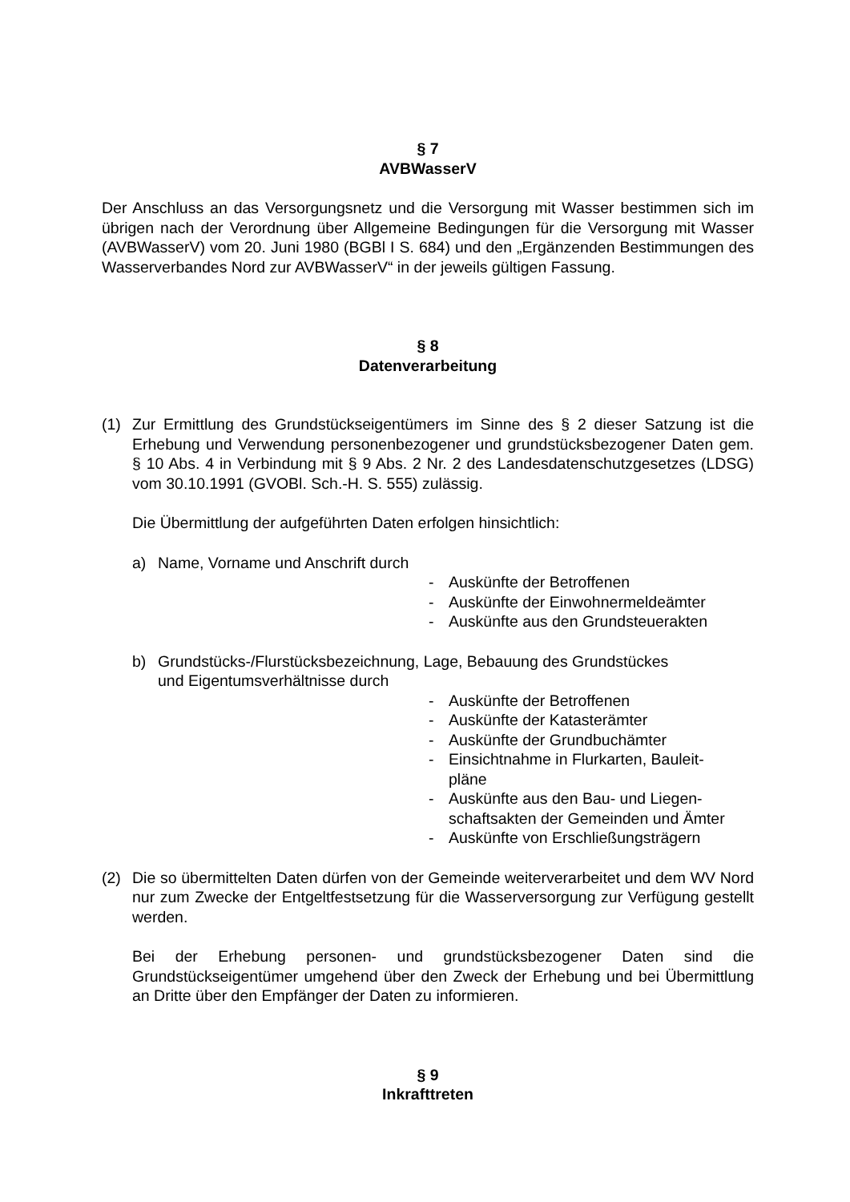§ 7
AVBWasserV
Der Anschluss an das Versorgungsnetz und die Versorgung mit Wasser bestimmen sich im übrigen nach der Verordnung über Allgemeine Bedingungen für die Versorgung mit Wasser (AVBWasserV) vom 20. Juni 1980 (BGBl I S. 684) und den „Ergänzenden Bestimmungen des Wasserverbandes Nord zur AVBWasserV“ in der jeweils gültigen Fassung.
§ 8
Datenverarbeitung
(1) Zur Ermittlung des Grundstückseigentümers im Sinne des § 2 dieser Satzung ist die Erhebung und Verwendung personenbezogener und grundstücksbezogener Daten gem. § 10 Abs. 4 in Verbindung mit § 9 Abs. 2 Nr. 2 des Landesdatenschutzgesetzes (LDSG) vom 30.10.1991 (GVOBl. Sch.-H. S. 555) zulässig.
Die Übermittlung der aufgeführten Daten erfolgen hinsichtlich:
a) Name, Vorname und Anschrift durch
- Auskünfte der Betroffenen
- Auskünfte der Einwohnermeldeämter
- Auskünfte aus den Grundsteuerakten
b) Grundstücks-/Flurstücksbezeichnung, Lage, Bebauung des Grundstückes
und Eigentumsverhältnisse durch
- Auskünfte der Betroffenen
- Auskünfte der Katasterämter
- Auskünfte der Grundbuchämter
- Einsichtnahme in Flurkarten, Bauleit-
pläne
- Auskünfte aus den Bau- und Liegen-
schaftsakten der Gemeinden und Ämter
- Auskünfte von Erschließungsträgern
(2) Die so übermittelten Daten dürfen von der Gemeinde weiterverarbeitet und dem WV Nord nur zum Zwecke der Entgeltfestsetzung für die Wasserversorgung zur Verfügung gestellt werden.
Bei der Erhebung personen- und grundstücksbezogener Daten sind die Grundstückseigentümer umgehend über den Zweck der Erhebung und bei Übermittlung an Dritte über den Empfänger der Daten zu informieren.
§ 9
Inkrafttreten